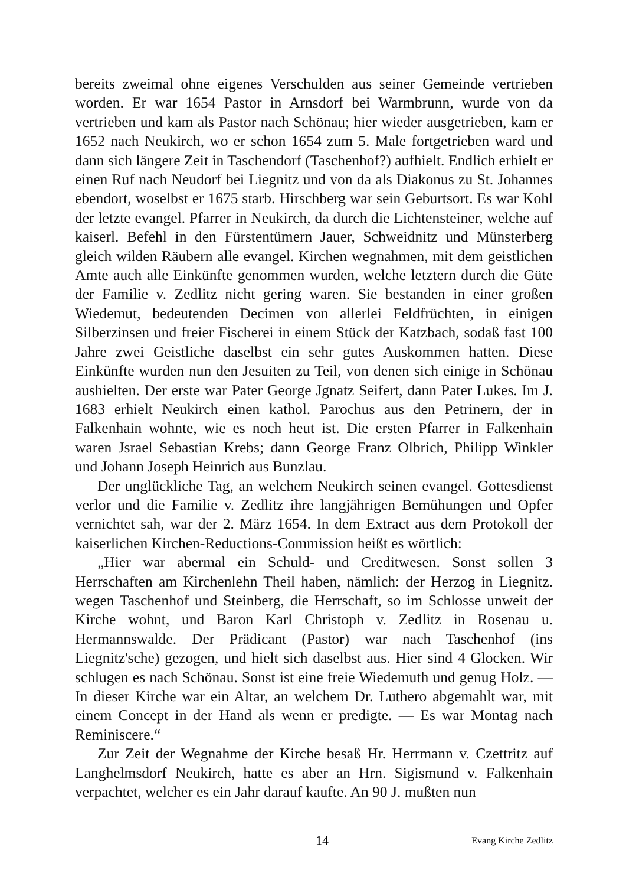bereits zweimal ohne eigenes Verschulden aus seiner Gemeinde vertrieben worden. Er war 1654 Pastor in Arnsdorf bei Warmbrunn, wurde von da vertrieben und kam als Pastor nach Schönau; hier wieder ausgetrieben, kam er 1652 nach Neukirch, wo er schon 1654 zum 5. Male fortgetrieben ward und dann sich längere Zeit in Taschendorf (Taschenhof?) aufhielt. Endlich erhielt er einen Ruf nach Neudorf bei Liegnitz und von da als Diakonus zu St. Johannes ebendort, woselbst er 1675 starb. Hirschberg war sein Geburtsort. Es war Kohl der letzte evangel. Pfarrer in Neukirch, da durch die Lichtensteiner, welche auf kaiserl. Befehl in den Fürstentümern Jauer, Schweidnitz und Münsterberg gleich wilden Räubern alle evangel. Kirchen wegnahmen, mit dem geistlichen Amte auch alle Einkünfte genommen wurden, welche letztern durch die Güte der Familie v. Zedlitz nicht gering waren. Sie bestanden in einer großen Wiedemut, bedeutenden Decimen von allerlei Feldfrüchten, in einigen Silberzinsen und freier Fischerei in einem Stück der Katzbach, sodaß fast 100 Jahre zwei Geistliche daselbst ein sehr gutes Auskommen hatten. Diese Einkünfte wurden nun den Jesuiten zu Teil, von denen sich einige in Schönau aushielten. Der erste war Pater George Jgnatz Seifert, dann Pater Lukes. Im J. 1683 erhielt Neukirch einen kathol. Parochus aus den Petrinern, der in Falkenhain wohnte, wie es noch heut ist. Die ersten Pfarrer in Falkenhain waren Jsrael Sebastian Krebs; dann George Franz Olbrich, Philipp Winkler und Johann Joseph Heinrich aus Bunzlau.
Der unglückliche Tag, an welchem Neukirch seinen evangel. Gottesdienst verlor und die Familie v. Zedlitz ihre langjährigen Bemühungen und Opfer vernichtet sah, war der 2. März 1654. In dem Extract aus dem Protokoll der kaiserlichen Kirchen-Reductions-Commission heißt es wörtlich:
„Hier war abermal ein Schuld- und Creditwesen. Sonst sollen 3 Herrschaften am Kirchenlehn Theil haben, nämlich: der Herzog in Liegnitz. wegen Taschenhof und Steinberg, die Herrschaft, so im Schlosse unweit der Kirche wohnt, und Baron Karl Christoph v. Zedlitz in Rosenau u. Hermannswalde. Der Prädicant (Pastor) war nach Taschenhof (ins Liegnitz'sche) gezogen, und hielt sich daselbst aus. Hier sind 4 Glocken. Wir schlugen es nach Schönau. Sonst ist eine freie Wiedemuth und genug Holz. — In dieser Kirche war ein Altar, an welchem Dr. Luthero abgemahlt war, mit einem Concept in der Hand als wenn er predigte. — Es war Montag nach Reminiscere.“
Zur Zeit der Wegnahme der Kirche besaß Hr. Herrmann v. Czettritz auf Langhelmsdorf Neukirch, hatte es aber an Hrn. Sigismund v. Falkenhain verpachtet, welcher es ein Jahr darauf kaufte. An 90 J. mußten nun
14 Evang Kirche Zedlitz